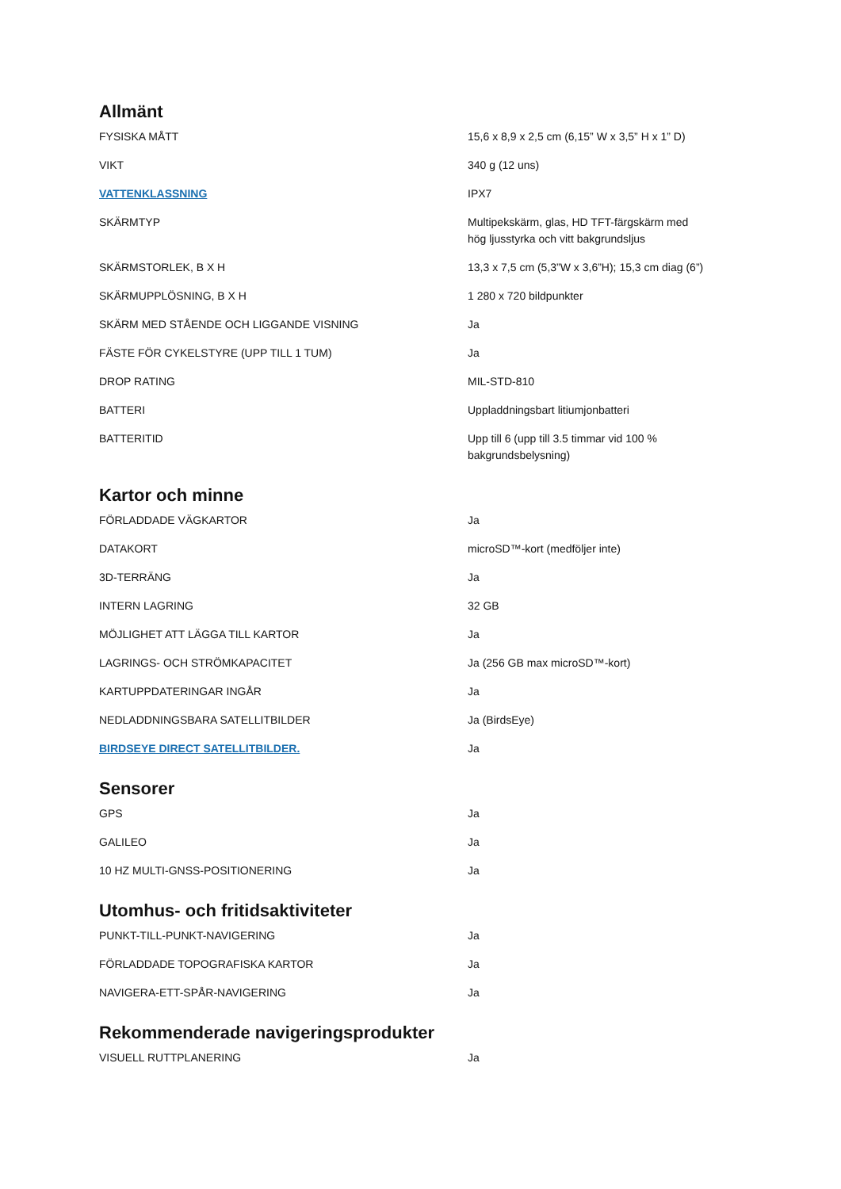Allmänt
| FYSISKA MÅTT | 15,6 x 8,9 x 2,5 cm (6,15” W x 3,5” H x 1” D) |
| VIKT | 340 g (12 uns) |
| VATTENKLASSNING | IPX7 |
| SKÄRMTYP | Multipekskärm, glas, HD TFT-färgskärm med hög ljusstyrka och vitt bakgrundsljus |
| SKÄRMSTORLEK, B X H | 13,3 x 7,5 cm (5,3”W x 3,6”H); 15,3 cm diag (6”) |
| SKÄRMUPPLÖSNING, B X H | 1 280 x 720 bildpunkter |
| SKÄRM MED STÅENDE OCH LIGGANDE VISNING | Ja |
| FÄSTE FÖR CYKELSTYRE (UPP TILL 1 TUM) | Ja |
| DROP RATING | MIL-STD-810 |
| BATTERI | Uppladdningsbart litiumjonbatteri |
| BATTERITID | Upp till 6 (upp till 3.5 timmar vid 100 % bakgrundsbelysning) |
Kartor och minne
| FÖRLADDADE VÄGKARTOR | Ja |
| DATAKORT | microSD™-kort (medföljer inte) |
| 3D-TERRÄNG | Ja |
| INTERN LAGRING | 32 GB |
| MÖJLIGHET ATT LÄGGA TILL KARTOR | Ja |
| LAGRINGS- OCH STRÖMKAPACITET | Ja (256 GB max microSD™-kort) |
| KARTUPPDATERINGAR INGÅR | Ja |
| NEDLADDNINGSBARA SATELLITBILDER | Ja (BirdsEye) |
| BIRDSEYE DIRECT SATELLITBILDER. | Ja |
Sensorer
| GPS | Ja |
| GALILEO | Ja |
| 10 HZ MULTI-GNSS-POSITIONERING | Ja |
Utomhus- och fritidsaktiviteter
| PUNKT-TILL-PUNKT-NAVIGERING | Ja |
| FÖRLADDADE TOPOGRAFISKA KARTOR | Ja |
| NAVIGERA-ETT-SPÅR-NAVIGERING | Ja |
Rekommenderade navigeringsprodukter
| VISUELL RUTTPLANERING | Ja |